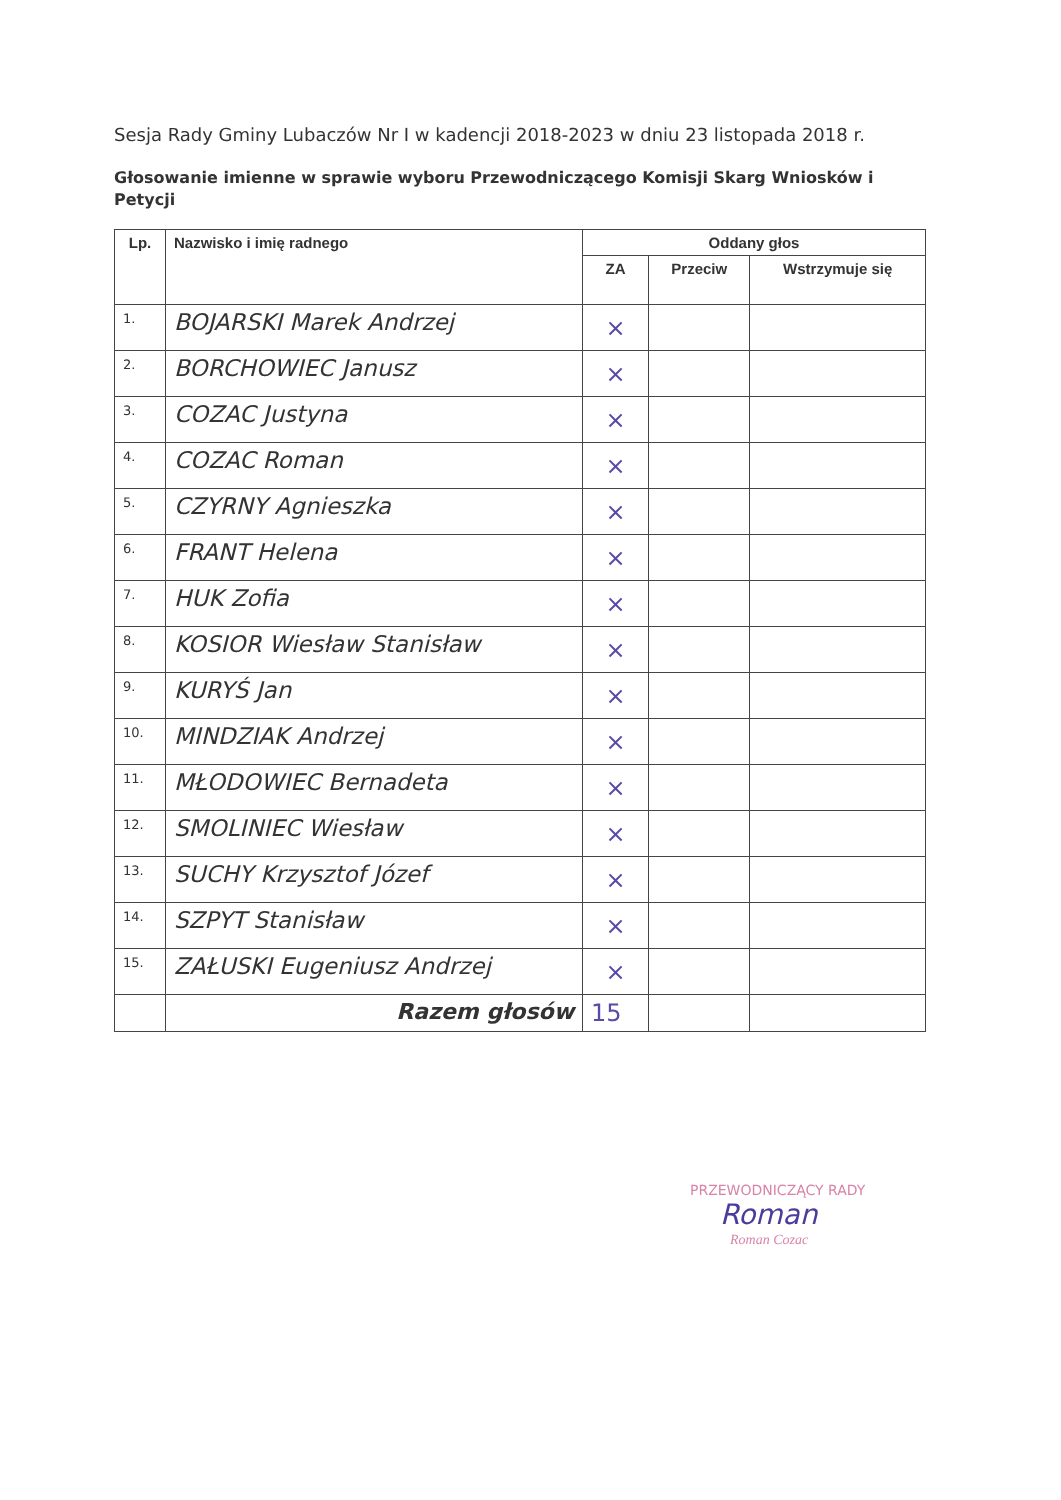Sesja Rady Gminy Lubaczów Nr I w kadencji 2018-2023 w dniu 23 listopada 2018 r.
Głosowanie imienne w sprawie wyboru Przewodniczącego Komisji Skarg Wniosków i Petycji
| Lp. | Nazwisko i imię radnego | Oddany głos | | |
| --- | --- | --- | --- | --- |
| | | ZA | Przeciw | Wstrzymuje się |
| 1. | BOJARSKI Marek Andrzej | × | | |
| 2. | BORCHOWIEC Janusz | × | | |
| 3. | COZAC Justyna | × | | |
| 4. | COZAC Roman | × | | |
| 5. | CZYRNY Agnieszka | × | | |
| 6. | FRANT Helena | × | | |
| 7. | HUK Zofia | × | | |
| 8. | KOSIOR Wiesław Stanisław | × | | |
| 9. | KURYŚ Jan | × | | |
| 10. | MINDZIAK Andrzej | × | | |
| 11. | MŁODOWIEC Bernadeta | × | | |
| 12. | SMOLINIEC Wiesław | × | | |
| 13. | SUCHY Krzysztof Józef | × | | |
| 14. | SZPYT Stanisław | × | | |
| 15. | ZAŁUSKI Eugeniusz Andrzej | × | | |
| | Razem głosów | 15 | | |
PRZEWODNICZĄCY RADY
Roman
Roman Cozac